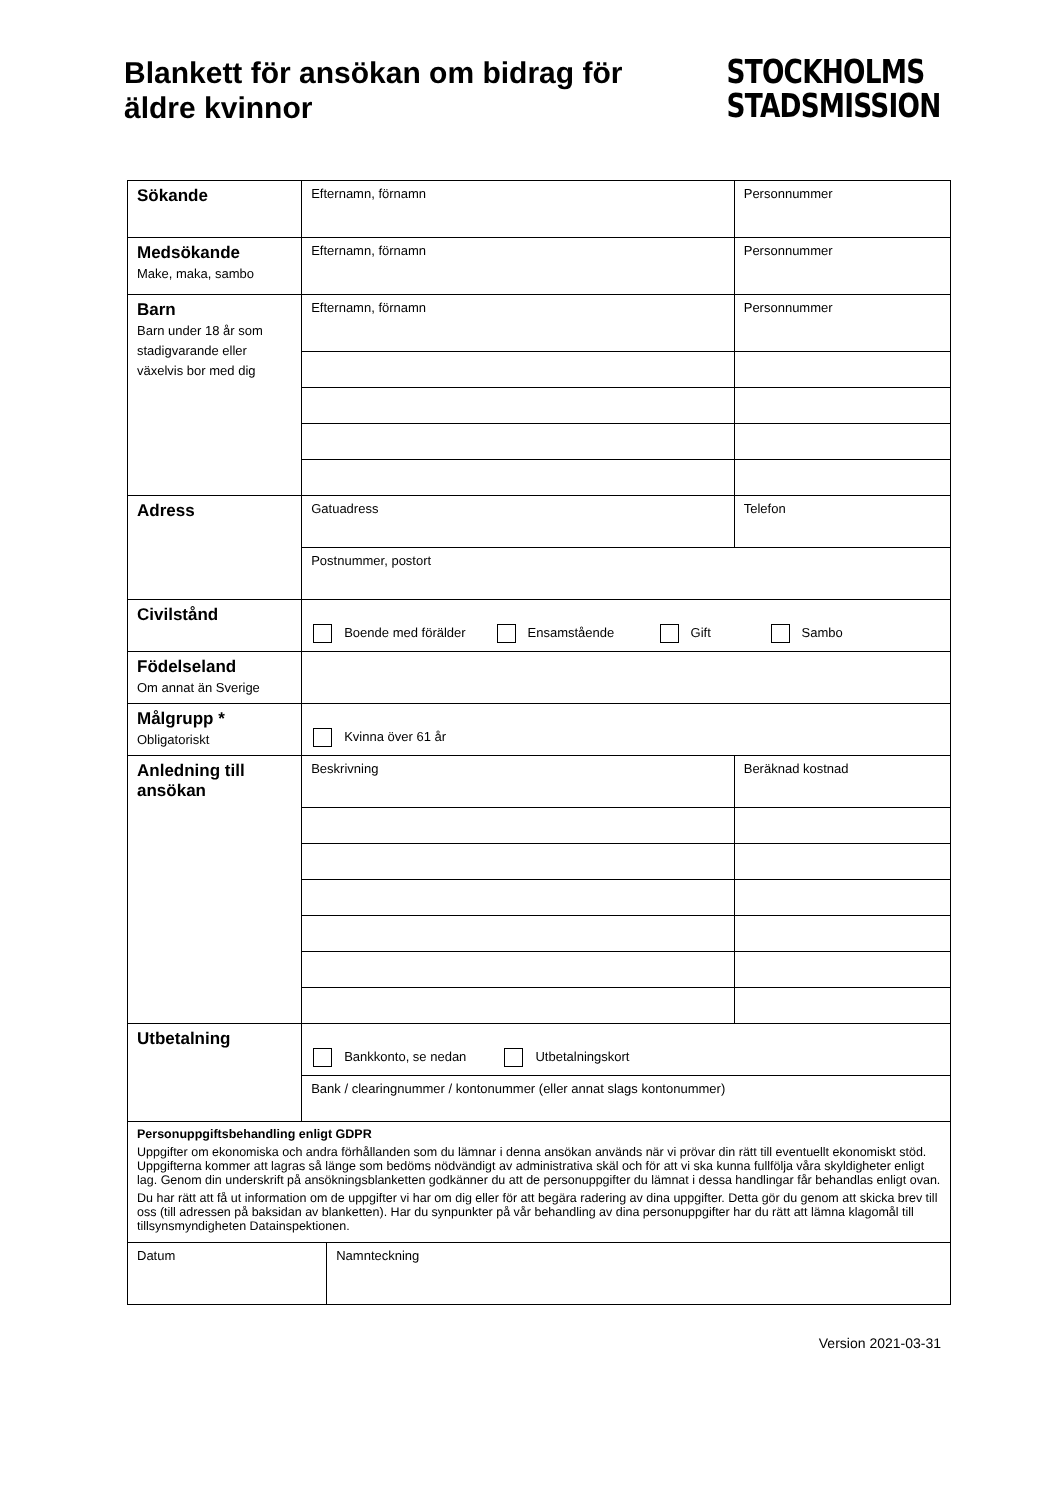Blankett för ansökan om bidrag för
äldre kvinnor
STOCKHOLMS
STADSMISSION
| Sökande | Efternamn, förnamn | | Personnummer |
| Medsökande Make, maka, sambo | Efternamn, förnamn | | Personnummer |
| Barn Barn under 18 år som stadigvarande eller växelvis bor med dig | Efternamn, förnamn | | Personnummer |
| Adress | Gatuadress | | Telefon |
| | Postnummer, postort | | |
| Civilstånd | Boende med förälder Ensamstående Gift Sambo | | |
| Födelseland Om annat än Sverige | | | |
| Målgrupp * Obligatoriskt | Kvinna över 61 år | | |
| Anledning till ansökan | Beskrivning | | Beräknad kostnad |
| Utbetalning | Bankkonto, se nedan Utbetalningskort | | |
| | Bank / clearingnummer / kontonummer (eller annat slags kontonummer) | | |
| Personuppgiftsbehandling enligt GDPR Uppgifter om ekonomiska och andra förhållanden som du lämnar i denna ansökan används när vi prövar din rätt till eventuellt ekonomiskt stöd. Uppgifterna kommer att lagras så länge som bedöms nödvändigt av administrativa skäl och för att vi ska kunna fullfölja våra skyldigheter enligt lag. Genom din underskrift på ansökningsblanketten godkänner du att de personuppgifter du lämnat i dessa handlingar får behandlas enligt ovan. Du har rätt att få ut information om de uppgifter vi har om dig eller för att begära radering av dina uppgifter. Detta gör du genom att skicka brev till oss (till adressen på baksidan av blanketten). Har du synpunkter på vår behandling av dina personuppgifter har du rätt att lämna klagomål till tillsynsmyndigheten Datainspektionen. | | | |
| Datum | | Namnteckning | |
Version 2021-03-31